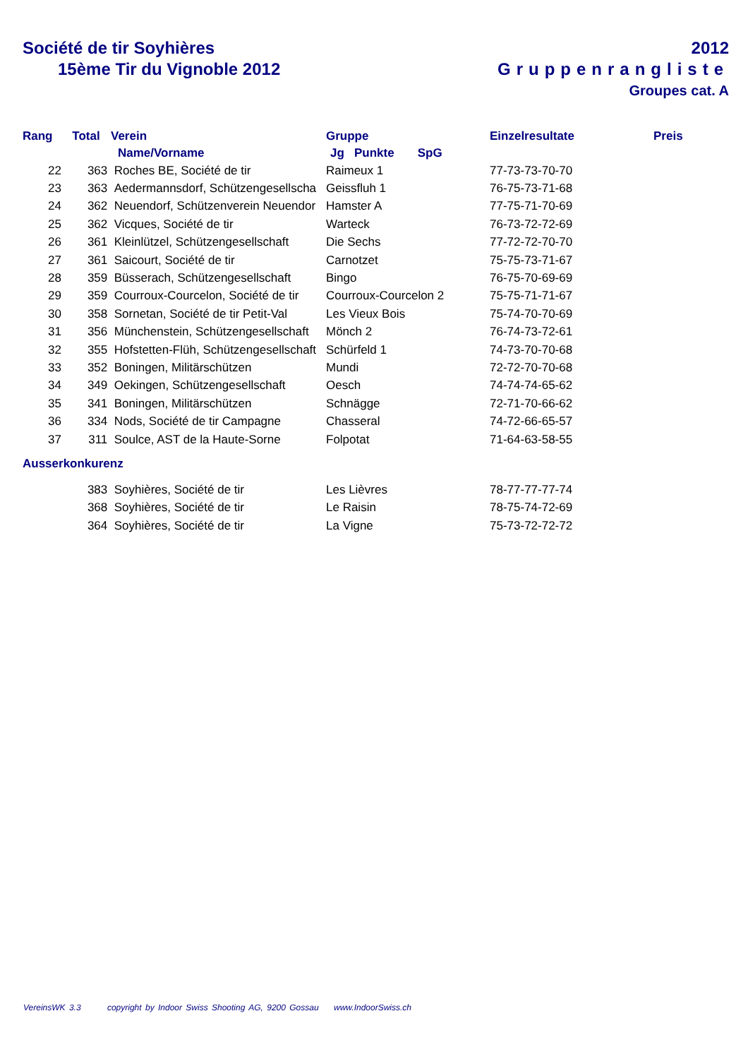Société de tir Soyhières
15ème Tir du Vignoble 2012
2012
Gruppenrangliste
Groupes cat. A
| Rang | Total | Verein | Gruppe | Einzelresultate | Preis |
| --- | --- | --- | --- | --- | --- |
| | | Name/Vorname | Jg Punkte SpG | | |
| 22 | 363 | Roches BE, Société de tir | Raimeux 1 | 77-73-73-70-70 | |
| 23 | 363 | Aedermannsdorf, Schützengesellscha | Geissfluh 1 | 76-75-73-71-68 | |
| 24 | 362 | Neuendorf, Schützenverein Neuendor | Hamster A | 77-75-71-70-69 | |
| 25 | 362 | Vicques, Société de tir | Warteck | 76-73-72-72-69 | |
| 26 | 361 | Kleinlützel, Schützengesellschaft | Die Sechs | 77-72-72-70-70 | |
| 27 | 361 | Saicourt, Société de tir | Carnotzet | 75-75-73-71-67 | |
| 28 | 359 | Büsserach, Schützengesellschaft | Bingo | 76-75-70-69-69 | |
| 29 | 359 | Courroux-Courcelon, Société de tir | Courroux-Courcelon 2 | 75-75-71-71-67 | |
| 30 | 358 | Sornetan, Société de tir Petit-Val | Les Vieux Bois | 75-74-70-70-69 | |
| 31 | 356 | Münchenstein, Schützengesellschaft | Mönch 2 | 76-74-73-72-61 | |
| 32 | 355 | Hofstetten-Flüh, Schützengesellschaft | Schürfeld 1 | 74-73-70-70-68 | |
| 33 | 352 | Boningen, Militärschützen | Mundi | 72-72-70-70-68 | |
| 34 | 349 | Oekingen, Schützengesellschaft | Oesch | 74-74-74-65-62 | |
| 35 | 341 | Boningen, Militärschützen | Schnägge | 72-71-70-66-62 | |
| 36 | 334 | Nods, Société de tir Campagne | Chasseral | 74-72-66-65-57 | |
| 37 | 311 | Soulce, AST de la Haute-Sorne | Folpotat | 71-64-63-58-55 | |
Ausserkonkurenz
| | 383 | Soyhières, Société de tir | Les Lièvres | 78-77-77-77-74 |
| | 368 | Soyhières, Société de tir | Le Raisin | 78-75-74-72-69 |
| | 364 | Soyhières, Société de tir | La Vigne | 75-73-72-72-72 |
VereinsWK 3.3 copyright by Indoor Swiss Shooting AG, 9200 Gossau www.IndoorSwiss.ch